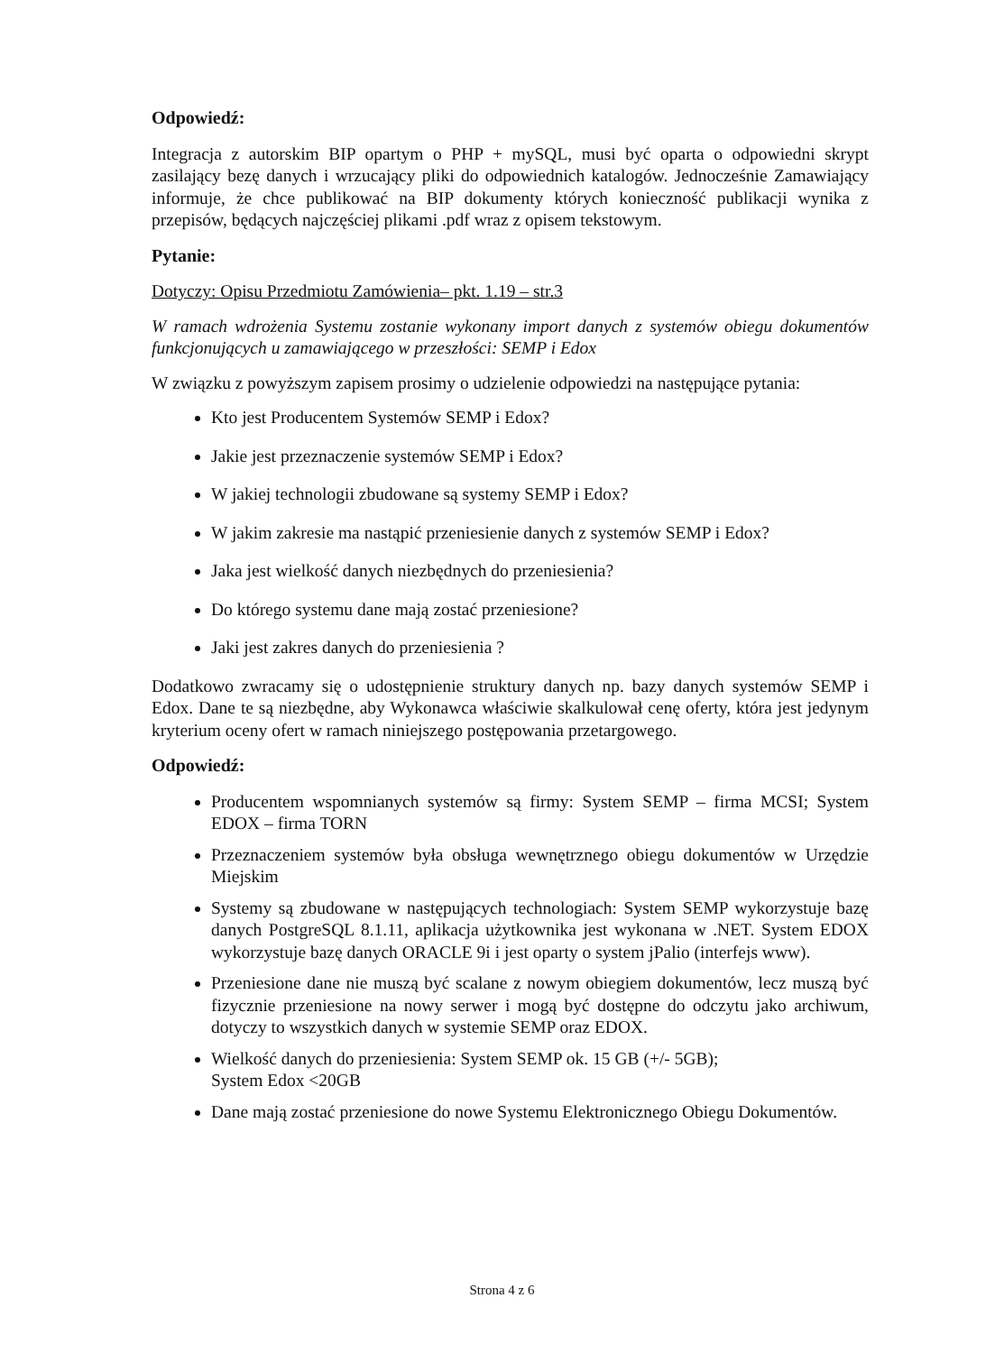Odpowiedź:
Integracja z autorskim BIP opartym o PHP + mySQL, musi być oparta o odpowiedni skrypt zasilający bezę danych i wrzucający pliki do odpowiednich katalogów. Jednocześnie Zamawiający informuje, że chce publikować na BIP dokumenty których konieczność publikacji wynika z przepisów, będących najczęściej plikami .pdf wraz z opisem tekstowym.
Pytanie:
Dotyczy: Opisu Przedmiotu Zamówienia– pkt. 1.19 – str.3
W ramach wdrożenia Systemu zostanie wykonany import danych z systemów obiegu dokumentów funkcjonujących u zamawiającego w przeszłości: SEMP i Edox
W związku z powyższym zapisem prosimy o udzielenie odpowiedzi na następujące pytania:
Kto jest Producentem Systemów SEMP i Edox?
Jakie jest przeznaczenie systemów SEMP i Edox?
W jakiej technologii zbudowane są systemy SEMP i Edox?
W jakim zakresie ma nastąpić przeniesienie danych z systemów SEMP i Edox?
Jaka jest wielkość danych niezbędnych do przeniesienia?
Do którego systemu dane mają zostać przeniesione?
Jaki jest zakres danych do przeniesienia ?
Dodatkowo zwracamy się o udostępnienie struktury danych np. bazy danych systemów SEMP i Edox. Dane te są niezbędne, aby Wykonawca właściwie skalkulował cenę oferty, która jest jedynym kryterium oceny ofert w ramach niniejszego postępowania przetargowego.
Odpowiedź:
Producentem wspomnianych systemów są firmy: System SEMP – firma MCSI; System EDOX – firma TORN
Przeznaczeniem systemów była obsługa wewnętrznego obiegu dokumentów w Urzędzie Miejskim
Systemy są zbudowane w następujących technologiach: System SEMP wykorzystuje bazę danych PostgreSQL 8.1.11, aplikacja użytkownika jest wykonana w .NET. System EDOX wykorzystuje bazę danych ORACLE 9i i jest oparty o system jPalio (interfejs www).
Przeniesione dane nie muszą być scalane z nowym obiegiem dokumentów, lecz muszą być fizycznie przeniesione na nowy serwer i mogą być dostępne do odczytu jako archiwum, dotyczy to wszystkich danych w systemie SEMP oraz EDOX.
Wielkość danych do przeniesienia: System SEMP ok. 15 GB (+/- 5GB);
System Edox <20GB
Dane mają zostać przeniesione do nowe Systemu Elektronicznego Obiegu Dokumentów.
Strona 4 z 6